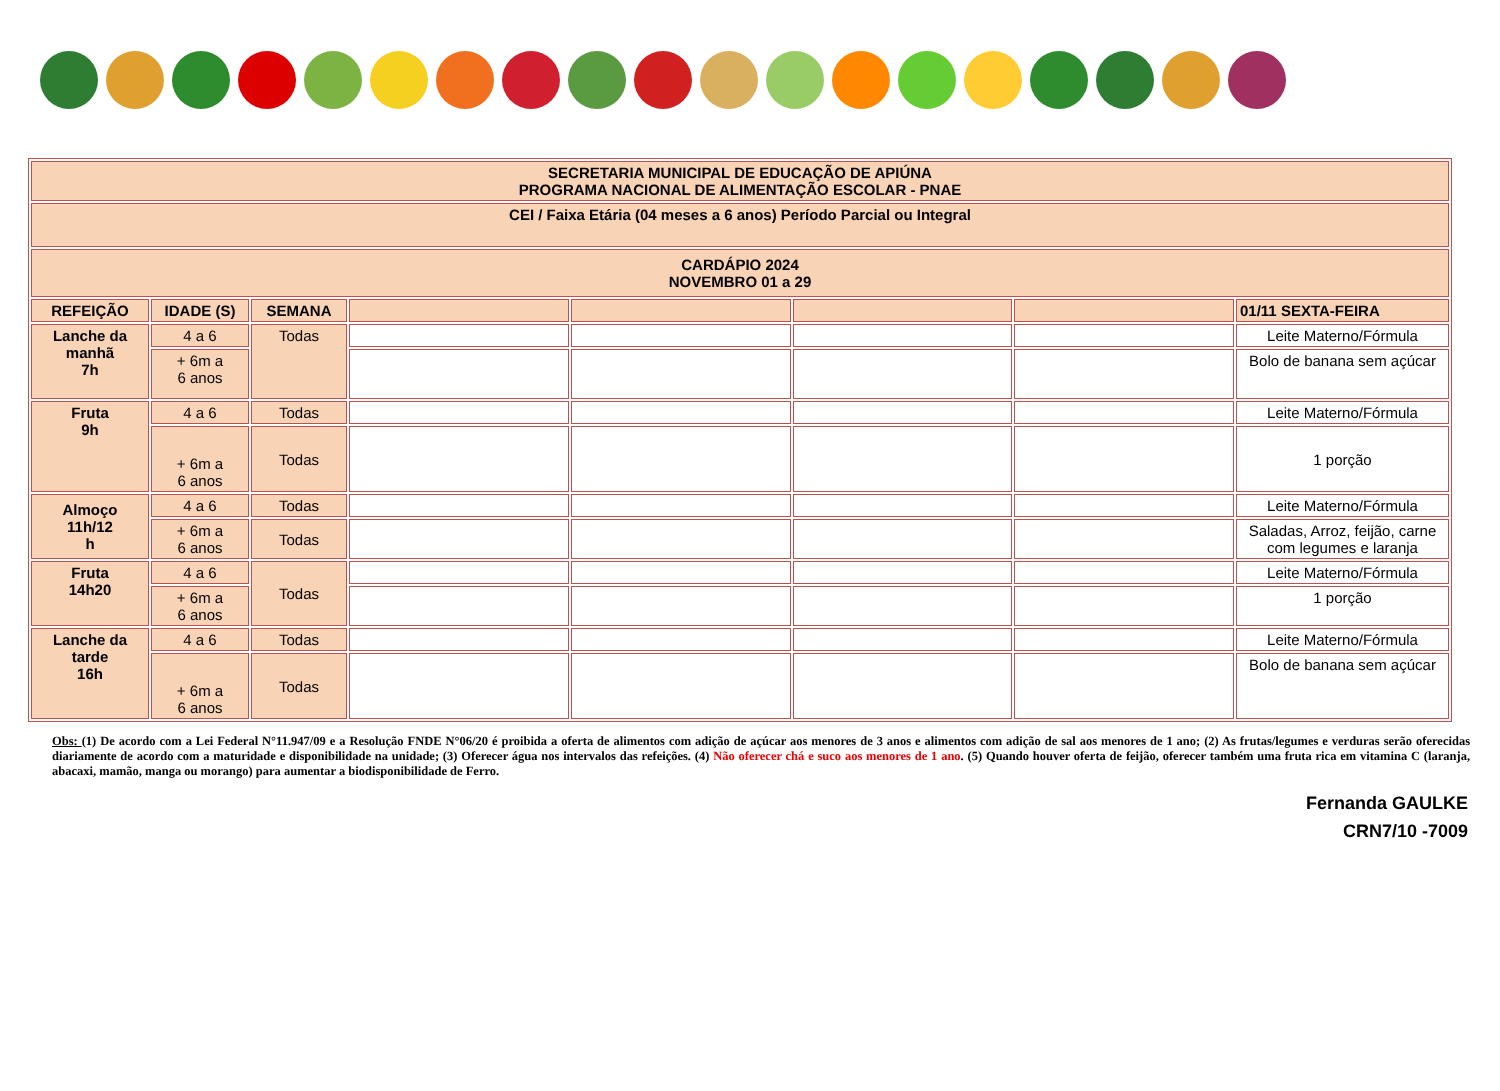| SECRETARIA MUNICIPAL DE EDUCAÇÃO DE APIÚNA PROGRAMA NACIONAL DE ALIMENTAÇÃO ESCOLAR - PNAE | | | | | | | |
| CEI / Faixa Etária (04 meses a 6 anos) Período Parcial ou Integral | | | | | | | |
| CARDÁPIO 2024 NOVEMBRO 01 a 29 | | | | | | | |
| REFEIÇÃO | IDADE (S) | SEMANA | | | | | 01/11 SEXTA-FEIRA |
| Lanche da manhã 7h | 4 a 6 | Todas | | | | | Leite Materno/Fórmula |
| | + 6m a 6 anos | | | | | | Bolo de banana sem açúcar |
| Fruta 9h | 4 a 6 | Todas | | | | | Leite Materno/Fórmula |
| | + 6m a 6 anos | Todas | | | | | 1 porção |
| Almoço 11h/12 h | 4 a 6 | Todas | | | | | Leite Materno/Fórmula |
| | + 6m a 6 anos | Todas | | | | | Saladas, Arroz, feijão, carne com legumes e laranja |
| Fruta 14h20 | 4 a 6 | Todas | | | | | Leite Materno/Fórmula |
| | + 6m a 6 anos | | | | | | 1 porção |
| Lanche da tarde 16h | 4 a 6 | Todas | | | | | Leite Materno/Fórmula |
| | + 6m a 6 anos | Todas | | | | | Bolo de banana sem açúcar |
Obs: (1) De acordo com a Lei Federal N°11.947/09 e a Resolução FNDE N°06/20 é proibida a oferta de alimentos com adição de açúcar aos menores de 3 anos e alimentos com adição de sal aos menores de 1 ano; (2) As frutas/legumes e verduras serão oferecidas diariamente de acordo com a maturidade e disponibilidade na unidade; (3) Oferecer água nos intervalos das refeições. (4) Não oferecer chá e suco aos menores de 1 ano. (5) Quando houver oferta de feijão, oferecer também uma fruta rica em vitamina C (laranja, abacaxi, mamão, manga ou morango) para aumentar a biodisponibilidade de Ferro.
Fernanda GAULKE
CRN7/10 -7009